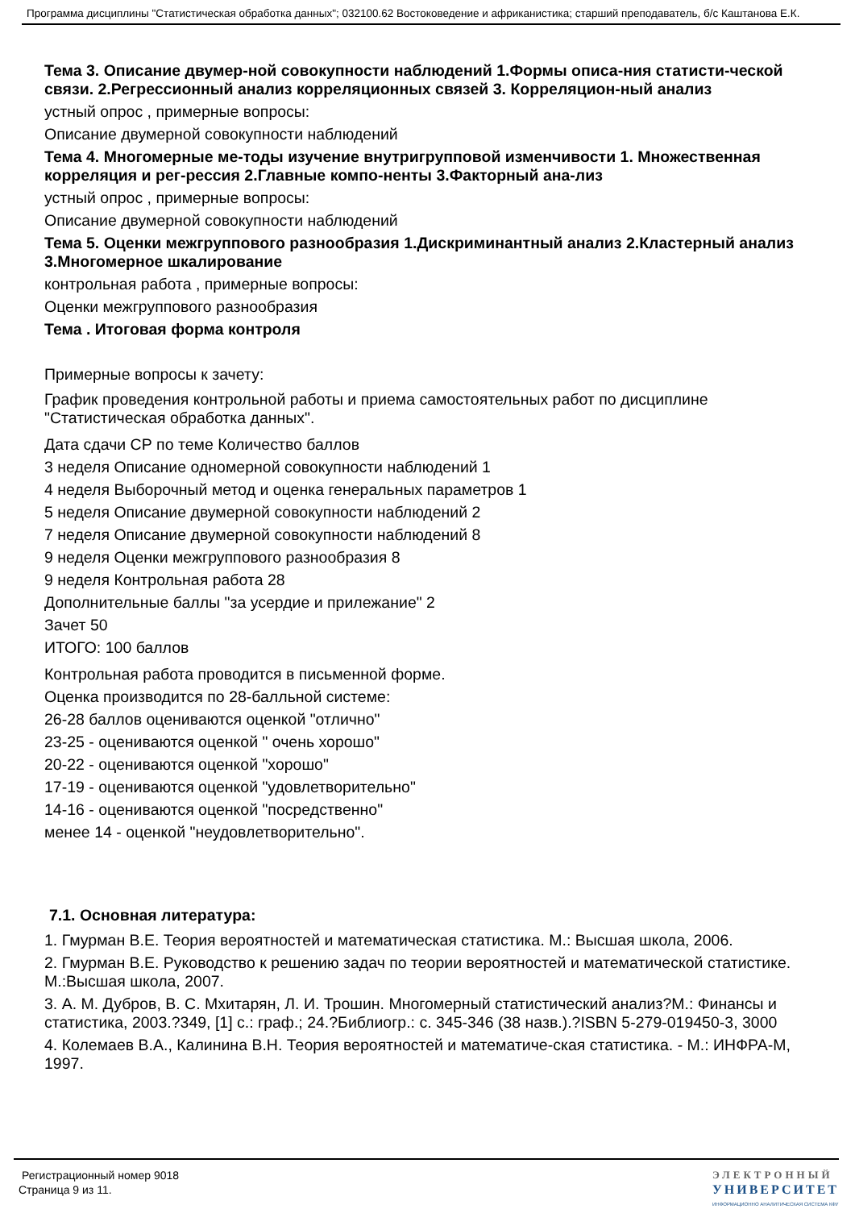Программа дисциплины "Статистическая обработка данных"; 032100.62 Востоковедение и африканистика; старший преподаватель, б/с Каштанова Е.К.
Тема 3. Описание двумер-ной совокупности наблюдений 1.Формы описа-ния статисти-ческой связи. 2.Регрессионный анализ корреляционных связей 3. Корреляцион-ный анализ
устный опрос , примерные вопросы:
Описание двумерной совокупности наблюдений
Тема 4. Многомерные ме-тоды изучение внутригрупповой изменчивости 1. Множественная корреляция и рег-рессия 2.Главные компо-ненты 3.Факторный ана-лиз
устный опрос , примерные вопросы:
Описание двумерной совокупности наблюдений
Тема 5. Оценки межгруппового разнообразия 1.Дискриминантный анализ 2.Кластерный анализ 3.Многомерное шкалирование
контрольная работа , примерные вопросы:
Оценки межгруппового разнообразия
Тема . Итоговая форма контроля
Примерные вопросы к зачету:
График проведения контрольной работы и приема самостоятельных работ по дисциплине "Статистическая обработка данных".
Дата сдачи СР по теме Количество баллов
3 неделя Описание одномерной совокупности наблюдений 1
4 неделя Выборочный метод и оценка генеральных параметров 1
5 неделя Описание двумерной совокупности наблюдений 2
7 неделя Описание двумерной совокупности наблюдений 8
9 неделя Оценки межгруппового разнообразия 8
9 неделя Контрольная работа 28
Дополнительные баллы "за усердие и прилежание" 2
Зачет 50
ИТОГО: 100 баллов
Контрольная работа проводится в письменной форме.
Оценка производится по 28-балльной системе:
26-28 баллов оцениваются оценкой "отлично"
23-25 - оцениваются оценкой " очень хорошо"
20-22 - оцениваются оценкой "хорошо"
17-19 - оцениваются оценкой "удовлетворительно"
14-16 - оцениваются оценкой "посредственно"
менее 14 - оценкой "неудовлетворительно".
7.1. Основная литература:
1. Гмурман В.Е. Теория вероятностей и математическая статистика. М.: Высшая школа, 2006.
2. Гмурман В.Е. Руководство к решению задач по теории вероятностей и математической статистике. М.:Высшая школа, 2007.
3. А. М. Дубров, В. С. Мхитарян, Л. И. Трошин. Многомерный статистический анализ?М.: Финансы и статистика, 2003.?349, [1] с.: граф.; 24.?Библиогр.: с. 345-346 (38 назв.).?ISBN 5-279-019450-3, 3000
4. Колемаев В.А., Калинина В.Н. Теория вероятностей и математиче-ская статистика. - М.: ИНФРА-М, 1997.
Регистрационный номер 9018
Страница 9 из 11.
ЭЛЕКТРОННЫЙ
УНИВЕРСИТЕТ
ИНФОРМАЦИОННО АНАЛИТИЧЕСКАЯ СИСТЕМА КФУ